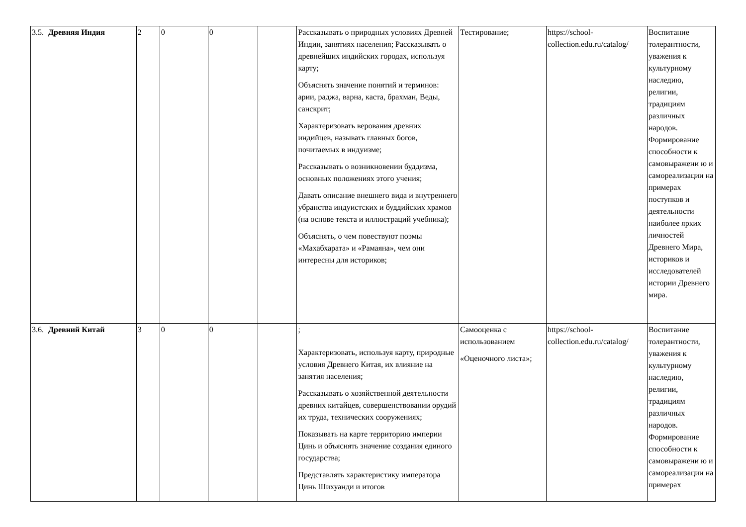| 3.5. | Древняя Индия | 2 | 0 | 0 | | Рассказывать о природных условиях Древней Индии, занятиях населения; Рассказывать о древнейших индийских городах, используя карту; Объяснять значение понятий и терминов: арии, раджа, варна, каста, брахман, Веды, санскрит; Характеризовать верования древних индийцев, называть главных богов, почитаемых в индуизме; Рассказывать о возникновении буддизма, основных положениях этого учения; Давать описание внешнего вида и внутреннего убранства индуистских и буддийских храмов (на основе текста и иллюстраций учебника); Объяснять, о чем повествуют поэмы «Махабхарата» и «Рамаяна», чем они интересны для историков; | Тестирование; | https://school-collection.edu.ru/catalog/ | Воспитание толерантности, уважения к культурному наследию, религии, традициям различных народов. Формирование способности к самовыражени ю и самореализации на примерах поступков и деятельности наиболее ярких личностей Древнего Мира, историков и исследователей истории Древнего мира. |
| 3.6. | Древний Китай | 3 | 0 | 0 | | ; Характеризовать, используя карту, природные условия Древнего Китая, их влияние на занятия населения; Рассказывать о хозяйственной деятельности древних китайцев, совершенствовании орудий их труда, технических сооружениях; Показывать на карте территорию империи Цинь и объяснять значение создания единого государства; Представлять характеристику императора Цинь Шихуанди и итогов | Самооценка с использованием «Оценочного листа»; | https://school-collection.edu.ru/catalog/ | Воспитание толерантности, уважения к культурному наследию, религии, традициям различных народов. Формирование способности к самовыражени ю и самореализации на примерах |